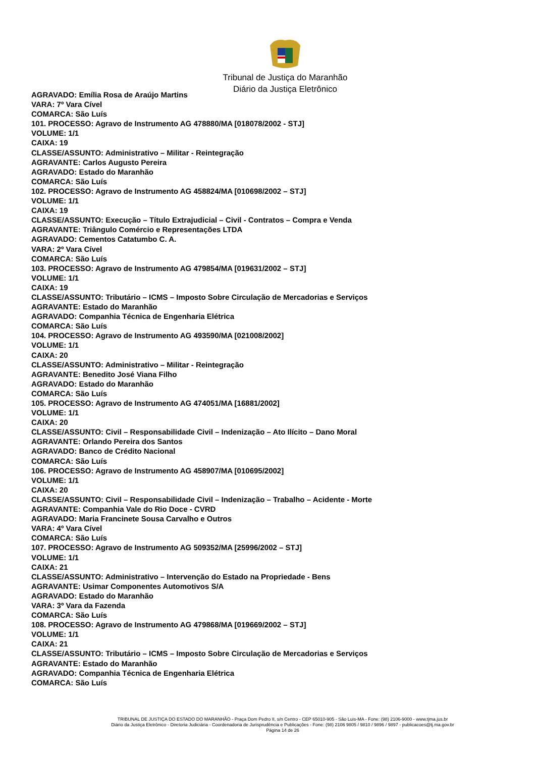Tribunal de Justiça do Maranhão
Diário da Justiça Eletrônico
AGRAVADO: Emília Rosa de Araújo Martins
VARA: 7º Vara Cível
COMARCA: São Luís
101. PROCESSO: Agravo de Instrumento AG 478880/MA [018078/2002 - STJ]
VOLUME: 1/1
CAIXA: 19
CLASSE/ASSUNTO: Administrativo – Militar - Reintegração
AGRAVANTE: Carlos Augusto Pereira
AGRAVADO: Estado do Maranhão
COMARCA: São Luís
102. PROCESSO: Agravo de Instrumento AG 458824/MA [010698/2002 – STJ]
VOLUME: 1/1
CAIXA: 19
CLASSE/ASSUNTO: Execução – Título Extrajudicial – Civil - Contratos – Compra e Venda
AGRAVANTE: Triângulo Comércio e Representações LTDA
AGRAVADO: Cementos Catatumbo C. A.
VARA: 2º Vara Cível
COMARCA: São Luís
103. PROCESSO: Agravo de Instrumento AG 479854/MA [019631/2002 – STJ]
VOLUME: 1/1
CAIXA: 19
CLASSE/ASSUNTO: Tributário – ICMS – Imposto Sobre Circulação de Mercadorias e Serviços
AGRAVANTE: Estado do Maranhão
AGRAVADO: Companhia Técnica de Engenharia Elétrica
COMARCA: São Luís
104. PROCESSO: Agravo de Instrumento AG 493590/MA [021008/2002]
VOLUME: 1/1
CAIXA: 20
CLASSE/ASSUNTO: Administrativo – Militar - Reintegração
AGRAVANTE: Benedito José Viana Filho
AGRAVADO: Estado do Maranhão
COMARCA: São Luís
105. PROCESSO: Agravo de Instrumento AG 474051/MA [16881/2002]
VOLUME: 1/1
CAIXA: 20
CLASSE/ASSUNTO: Civil – Responsabilidade Civil – Indenização – Ato Ilícito – Dano Moral
AGRAVANTE: Orlando Pereira dos Santos
AGRAVADO: Banco de Crédito Nacional
COMARCA: São Luís
106. PROCESSO: Agravo de Instrumento AG 458907/MA [010695/2002]
VOLUME: 1/1
CAIXA: 20
CLASSE/ASSUNTO: Civil – Responsabilidade Civil – Indenização – Trabalho – Acidente - Morte
AGRAVANTE: Companhia Vale do Rio Doce - CVRD
AGRAVADO: Maria Francinete Sousa Carvalho e Outros
VARA: 4º Vara Cível
COMARCA: São Luís
107. PROCESSO: Agravo de Instrumento AG 509352/MA [25996/2002 – STJ]
VOLUME: 1/1
CAIXA: 21
CLASSE/ASSUNTO: Administrativo – Intervenção do Estado na Propriedade - Bens
AGRAVANTE: Usimar Componentes Automotivos S/A
AGRAVADO: Estado do Maranhão
VARA: 3º Vara da Fazenda
COMARCA: São Luís
108. PROCESSO: Agravo de Instrumento AG 479868/MA [019669/2002 – STJ]
VOLUME: 1/1
CAIXA: 21
CLASSE/ASSUNTO: Tributário – ICMS – Imposto Sobre Circulação de Mercadorias e Serviços
AGRAVANTE: Estado do Maranhão
AGRAVADO: Companhia Técnica de Engenharia Elétrica
COMARCA: São Luís
TRIBUNAL DE JUSTIÇA DO ESTADO DO MARANHÃO - Praça Dom Pedro II, s/n Centro - CEP 65010-905 - São Luis-MA - Fone: (98) 2106-9000 - www.tjma.jus.br
Diário da Justiça Eletrônico - Diretoria Judiciária - Coordenadoria de Jurisprudência e Publicações - Fone: (98) 2106 9805 / 9810 / 9896 / 9897 - publicacoes@tj.ma.gov.br
Página 14 de 26